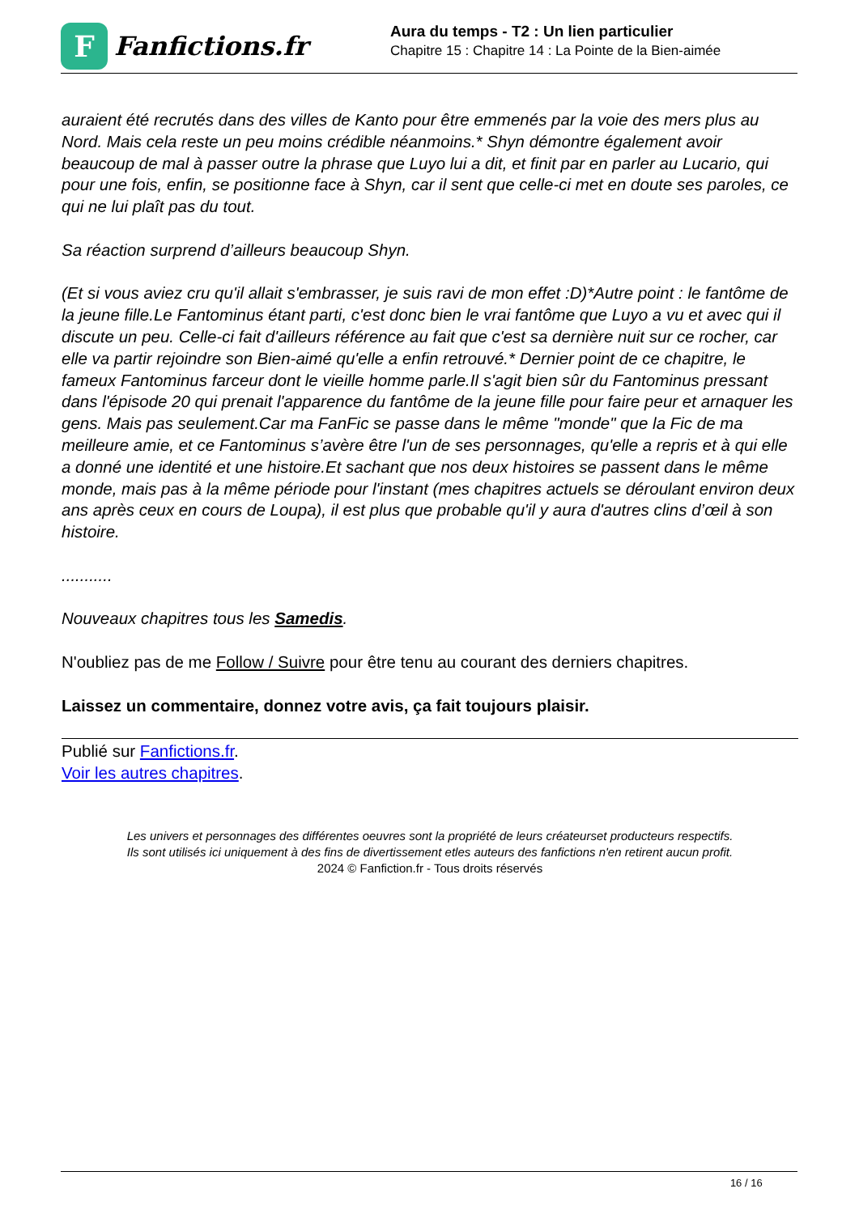F
Fanfictions.fr
Aura du temps - T2 : Un lien particulier
Chapitre 15 : Chapitre 14 : La Pointe de la Bien-aimée
auraient été recrutés dans des villes de Kanto pour être emmenés par la voie des mers plus au Nord. Mais cela reste un peu moins crédible néanmoins.* Shyn démontre également avoir beaucoup de mal à passer outre la phrase que Luyo lui a dit, et finit par en parler au Lucario, qui pour une fois, enfin, se positionne face à Shyn, car il sent que celle-ci met en doute ses paroles, ce qui ne lui plaît pas du tout.
Sa réaction surprend d’ailleurs beaucoup Shyn.
(Et si vous aviez cru qu'il allait s'embrasser, je suis ravi de mon effet :D)*Autre point : le fantôme de la jeune fille.Le Fantominus étant parti, c'est donc bien le vrai fantôme que Luyo a vu et avec qui il discute un peu. Celle-ci fait d'ailleurs référence au fait que c'est sa dernière nuit sur ce rocher, car elle va partir rejoindre son Bien-aimé qu'elle a enfin retrouvé.* Dernier point de ce chapitre, le fameux Fantominus farceur dont le vieille homme parle.Il s'agit bien sûr du Fantominus pressant dans l'épisode 20 qui prenait l'apparence du fantôme de la jeune fille pour faire peur et arnaquer les gens. Mais pas seulement.Car ma FanFic se passe dans le même "monde" que la Fic de ma meilleure amie, et ce Fantominus s’avère être l'un de ses personnages, qu'elle a repris et à qui elle a donné une identité et une histoire.Et sachant que nos deux histoires se passent dans le même monde, mais pas à la même période pour l'instant (mes chapitres actuels se déroulant environ deux ans après ceux en cours de Loupa), il est plus que probable qu'il y aura d'autres clins d’œil à son histoire.
...........
Nouveaux chapitres tous les Samedis.
N'oubliez pas de me Follow / Suivre pour être tenu au courant des derniers chapitres.
Laissez un commentaire, donnez votre avis, ça fait toujours plaisir.
Publié sur Fanfictions.fr.
Voir les autres chapitres.
Les univers et personnages des différentes oeuvres sont la propriété de leurs créateurset producteurs respectifs.
Ils sont utilisés ici uniquement à des fins de divertissement etles auteurs des fanfictions n'en retirent aucun profit.
2024 © Fanfiction.fr - Tous droits réservés
16 / 16